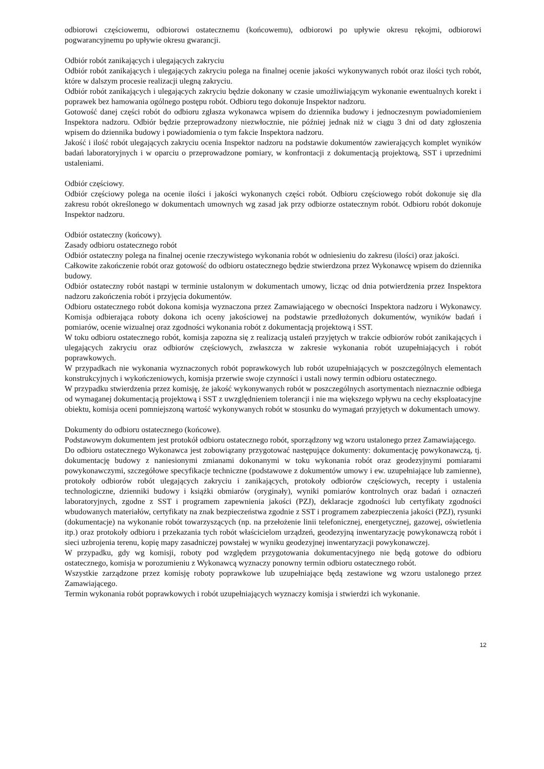odbiorowi częściowemu, odbiorowi ostatecznemu (końcowemu), odbiorowi po upływie okresu rękojmi, odbiorowi pogwarancyjnemu po upływie okresu gwarancji.
Odbiór robót zanikających i ulegających zakryciu
Odbiór robót zanikających i ulegających zakryciu polega na finalnej ocenie jakości wykonywanych robót oraz ilości tych robót, które w dalszym procesie realizacji ulegną zakryciu.
Odbiór robót zanikających i ulegających zakryciu będzie dokonany w czasie umożliwiającym wykonanie ewentualnych korekt i poprawek bez hamowania ogólnego postępu robót. Odbioru tego dokonuje Inspektor nadzoru.
Gotowość danej części robót do odbioru zgłasza wykonawca wpisem do dziennika budowy i jednoczesnym powiadomieniem Inspektora nadzoru. Odbiór będzie przeprowadzony niezwłocznie, nie później jednak niż w ciągu 3 dni od daty zgłoszenia wpisem do dziennika budowy i powiadomienia o tym fakcie Inspektora nadzoru.
Jakość i ilość robót ulegających zakryciu ocenia Inspektor nadzoru na podstawie dokumentów zawierających komplet wyników badań laboratoryjnych i w oparciu o przeprowadzone pomiary, w konfrontacji z dokumentacją projektową, SST i uprzednimi ustaleniami.
Odbiór częściowy.
Odbiór częściowy polega na ocenie ilości i jakości wykonanych części robót. Odbioru częściowego robót dokonuje się dla zakresu robót określonego w dokumentach umownych wg zasad jak przy odbiorze ostatecznym robót. Odbioru robót dokonuje Inspektor nadzoru.
Odbiór ostateczny (końcowy).
Zasady odbioru ostatecznego robót
Odbiór ostateczny polega na finalnej ocenie rzeczywistego wykonania robót w odniesieniu do zakresu (ilości) oraz jakości.
Całkowite zakończenie robót oraz gotowość do odbioru ostatecznego będzie stwierdzona przez Wykonawcę wpisem do dziennika budowy.
Odbiór ostateczny robót nastąpi w terminie ustalonym w dokumentach umowy, licząc od dnia potwierdzenia przez Inspektora nadzoru zakończenia robót i przyjęcia dokumentów.
Odbioru ostatecznego robót dokona komisja wyznaczona przez Zamawiającego w obecności Inspektora nadzoru i Wykonawcy. Komisja odbierająca roboty dokona ich oceny jakościowej na podstawie przedłożonych dokumentów, wyników badań i pomiarów, ocenie wizualnej oraz zgodności wykonania robót z dokumentacją projektową i SST.
W toku odbioru ostatecznego robót, komisja zapozna się z realizacją ustaleń przyjętych w trakcie odbiorów robót zanikających i ulegających zakryciu oraz odbiorów częściowych, zwłaszcza w zakresie wykonania robót uzupełniających i robót poprawkowych.
W przypadkach nie wykonania wyznaczonych robót poprawkowych lub robót uzupełniających w poszczególnych elementach konstrukcyjnych i wykończeniowych, komisja przerwie swoje czynności i ustali nowy termin odbioru ostatecznego.
W przypadku stwierdzenia przez komisję, że jakość wykonywanych robót w poszczególnych asortymentach nieznacznie odbiega od wymaganej dokumentacją projektową i SST z uwzględnieniem tolerancji i nie ma większego wpływu na cechy eksploatacyjne obiektu, komisja oceni pomniejszoną wartość wykonywanych robót w stosunku do wymagań przyjętych w dokumentach umowy.
Dokumenty do odbioru ostatecznego (końcowe).
Podstawowym dokumentem jest protokół odbioru ostatecznego robót, sporządzony wg wzoru ustalonego przez Zamawiającego.
Do odbioru ostatecznego Wykonawca jest zobowiązany przygotować następujące dokumenty: dokumentację powykonawczą, tj. dokumentację budowy z naniesionymi zmianami dokonanymi w toku wykonania robót oraz geodezyjnymi pomiarami powykonawczymi, szczegółowe specyfikacje techniczne (podstawowe z dokumentów umowy i ew. uzupełniające lub zamienne), protokoły odbiorów robót ulegających zakryciu i zanikających, protokoły odbiorów częściowych, recepty i ustalenia technologiczne, dzienniki budowy i książki obmiarów (oryginały), wyniki pomiarów kontrolnych oraz badań i oznaczeń laboratoryjnych, zgodne z SST i programem zapewnienia jakości (PZJ), deklaracje zgodności lub certyfikaty zgodności wbudowanych materiałów, certyfikaty na znak bezpieczeństwa zgodnie z SST i programem zabezpieczenia jakości (PZJ), rysunki (dokumentacje) na wykonanie robót towarzyszących (np. na przełożenie linii telefonicznej, energetycznej, gazowej, oświetlenia itp.) oraz protokoły odbioru i przekazania tych robót właścicielom urządzeń, geodezyjną inwentaryzację powykonawczą robót i sieci uzbrojenia terenu, kopię mapy zasadniczej powstałej w wyniku geodezyjnej inwentaryzacji powykonawczej.
W przypadku, gdy wg komisji, roboty pod względem przygotowania dokumentacyjnego nie będą gotowe do odbioru ostatecznego, komisja w porozumieniu z Wykonawcą wyznaczy ponowny termin odbioru ostatecznego robót.
Wszystkie zarządzone przez komisję roboty poprawkowe lub uzupełniające będą zestawione wg wzoru ustalonego przez Zamawiającego.
Termin wykonania robót poprawkowych i robót uzupełniających wyznaczy komisja i stwierdzi ich wykonanie.
12